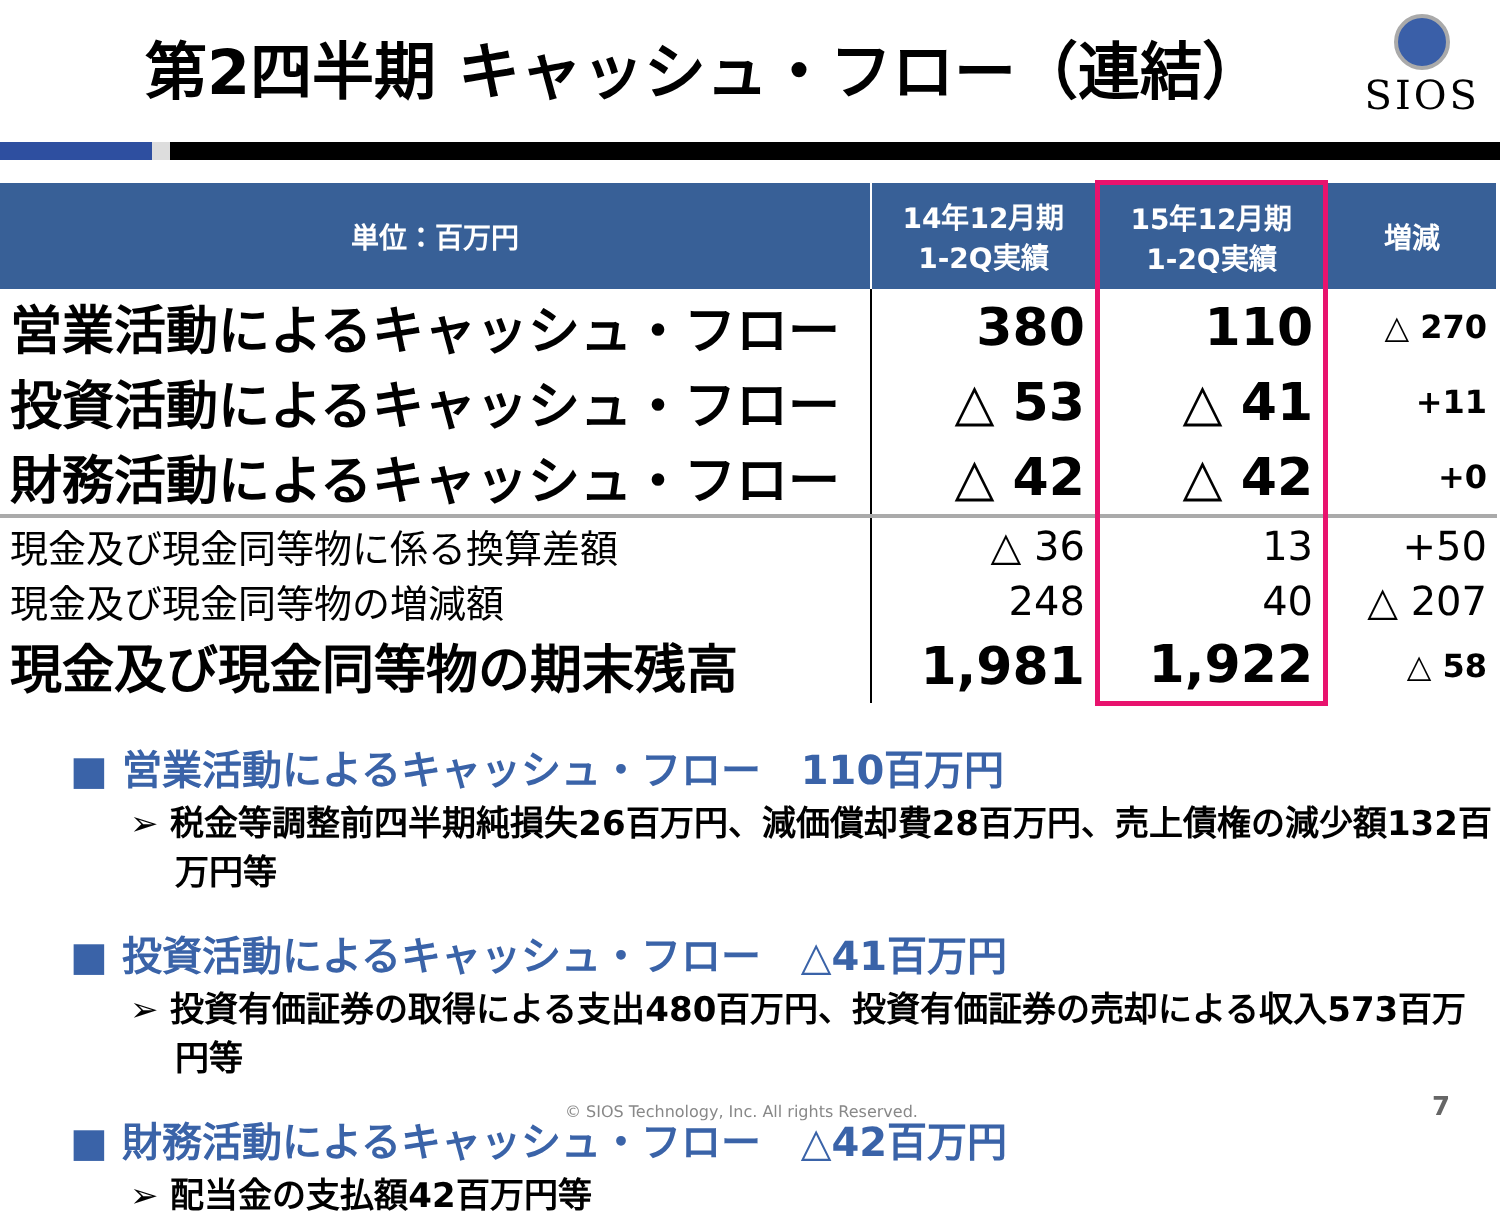第2四半期 キャッシュ・フロー（連結）
SIOS
| 単位：百万円 | 14年12月期 1-2Q実績 | 15年12月期 1-2Q実績 | 増減 |
| --- | --- | --- | --- |
| 営業活動によるキャッシュ・フロー | 380 | 110 | △ 270 |
| 投資活動によるキャッシュ・フロー | △ 53 | △ 41 | +11 |
| 財務活動によるキャッシュ・フロー | △ 42 | △ 42 | +0 |
| 現金及び現金同等物に係る換算差額 | △ 36 | 13 | +50 |
| 現金及び現金同等物の増減額 | 248 | 40 | △ 207 |
| 現金及び現金同等物の期末残高 | 1,981 | 1,922 | △ 58 |
■ 営業活動によるキャッシュ・フロー　110百万円
➢ 税金等調整前四半期純損失26百万円、減価償却費28百万円、売上債権の減少額132百万円等
■ 投資活動によるキャッシュ・フロー　△41百万円
➢ 投資有価証券の取得による支出480百万円、投資有価証券の売却による収入573百万円等
■ 財務活動によるキャッシュ・フロー　△42百万円
➢ 配当金の支払額42百万円等
© SIOS Technology, Inc. All rights Reserved.
7